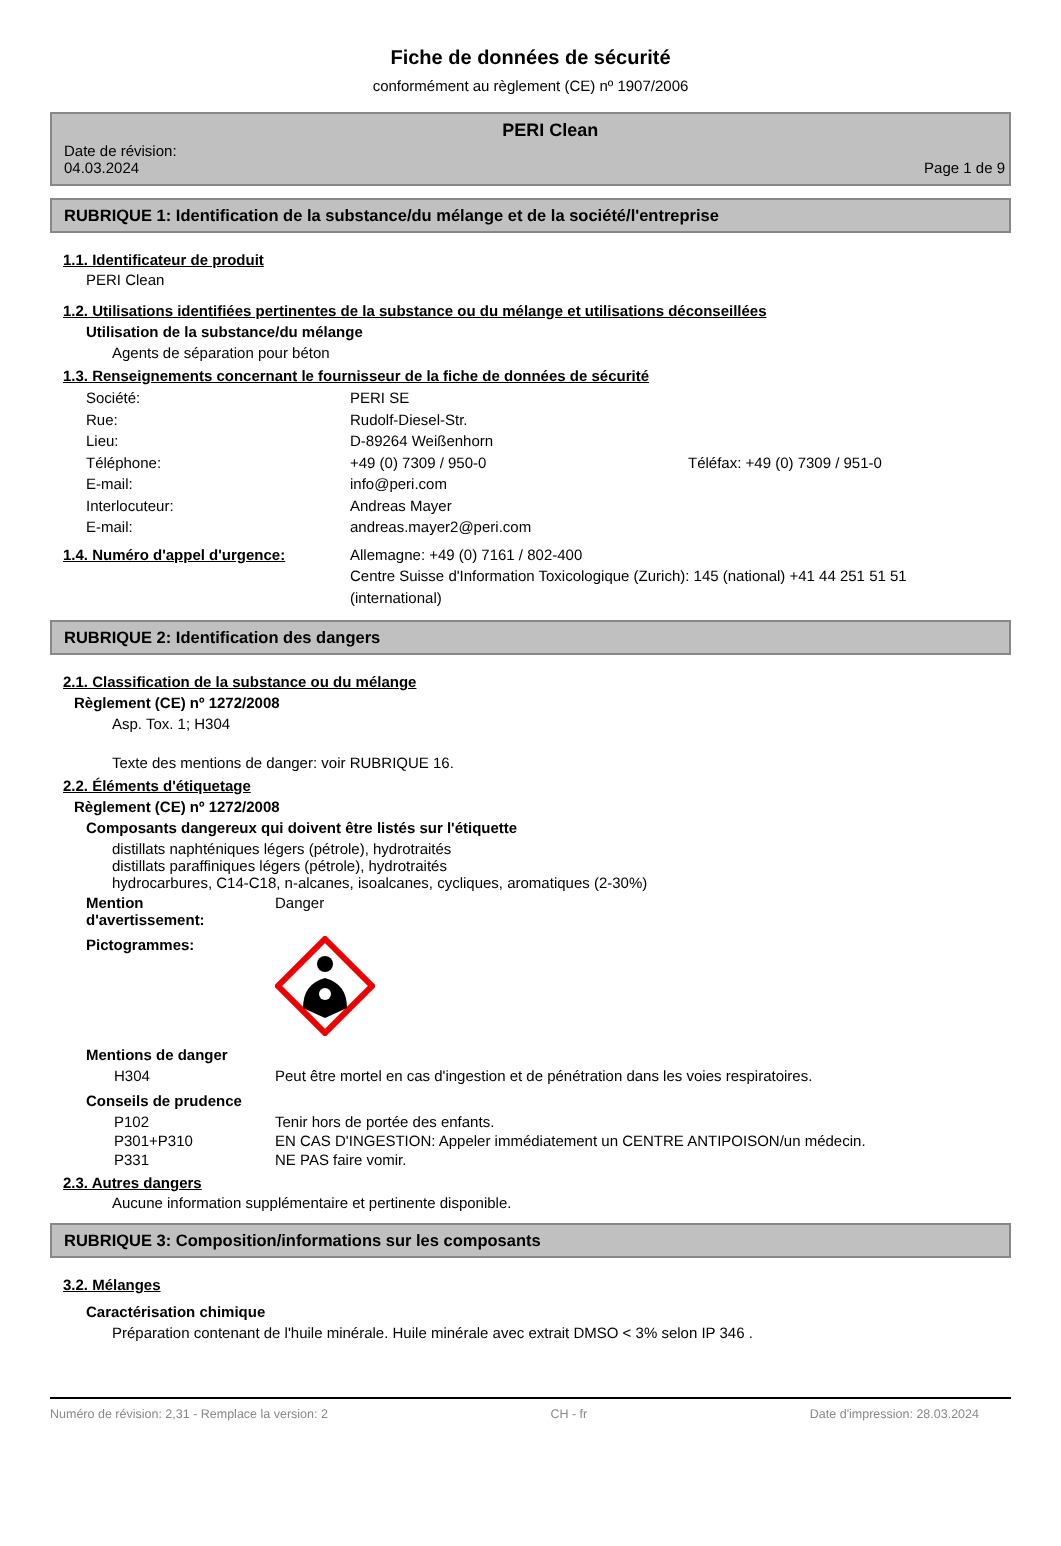Fiche de données de sécurité
conformément au règlement (CE) nº 1907/2006
Date de révision:
04.03.2024
PERI Clean
Page 1 de 9
RUBRIQUE 1: Identification de la substance/du mélange et de la société/l'entreprise
1.1. Identificateur de produit
PERI Clean
1.2. Utilisations identifiées pertinentes de la substance ou du mélange et utilisations déconseillées
Utilisation de la substance/du mélange
Agents de séparation pour béton
1.3. Renseignements concernant le fournisseur de la fiche de données de sécurité
Société: PERI SE
Rue: Rudolf-Diesel-Str.
Lieu: D-89264 Weißenhorn
Téléphone: +49 (0) 7309 / 950-0 Téléfax: +49 (0) 7309 / 951-0
E-mail: info@peri.com
Interlocuteur: Andreas Mayer
E-mail: andreas.mayer2@peri.com
1.4. Numéro d'appel d'urgence: Allemagne: +49 (0) 7161 / 802-400
Centre Suisse d'Information Toxicologique (Zurich): 145 (national) +41 44 251 51 51 (international)
RUBRIQUE 2: Identification des dangers
2.1. Classification de la substance ou du mélange
Règlement (CE) nº 1272/2008
Asp. Tox. 1; H304
Texte des mentions de danger: voir RUBRIQUE 16.
2.2. Éléments d'étiquetage
Règlement (CE) nº 1272/2008
Composants dangereux qui doivent être listés sur l'étiquette
distillats naphténiques légers (pétrole), hydrotraités
distillats paraffiniques légers (pétrole), hydrotraités
hydrocarbures, C14-C18, n-alcanes, isoalcanes, cycliques, aromatiques (2-30%)
Mention
d'avertissement:
Danger
Pictogrammes:
Mentions de danger
H304 Peut être mortel en cas d'ingestion et de pénétration dans les voies respiratoires.
Conseils de prudence
P102 Tenir hors de portée des enfants.
P301+P310 EN CAS D'INGESTION: Appeler immédiatement un CENTRE ANTIPOISON/un médecin.
P331 NE PAS faire vomir.
2.3. Autres dangers
Aucune information supplémentaire et pertinente disponible.
RUBRIQUE 3: Composition/informations sur les composants
3.2. Mélanges
Caractérisation chimique
Préparation contenant de l'huile minérale. Huile minérale avec extrait DMSO < 3% selon IP 346 .
Numéro de révision: 2,31 - Remplace la version: 2 CH - fr Date d'impression: 28.03.2024